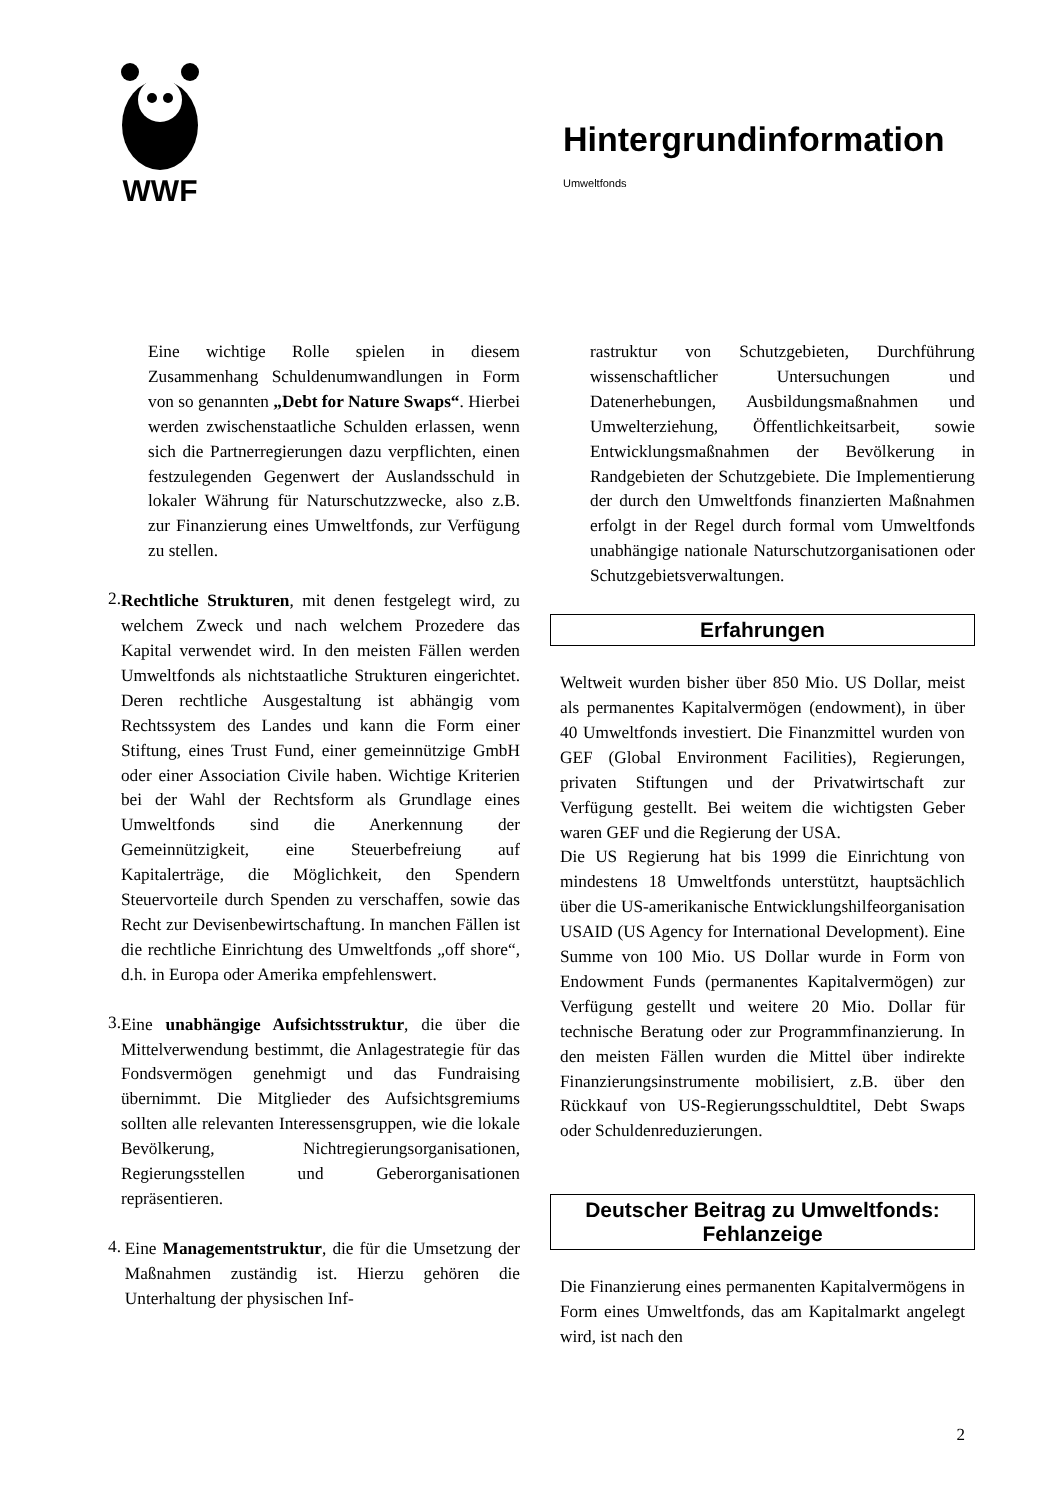WWF
Hintergrundinformation
Umweltfonds
Eine wichtige Rolle spielen in diesem Zusammenhang Schuldenumwandlungen in Form von so genannten „Debt for Nature Swaps“. Hierbei werden zwischenstaatliche Schulden erlassen, wenn sich die Partnerregierungen dazu verpflichten, einen festzulegenden Gegenwert der Auslandsschuld in lokaler Währung für Naturschutzzwecke, also z.B. zur Finanzierung eines Umweltfonds, zur Verfügung zu stellen.
2.
Rechtliche Strukturen, mit denen festgelegt wird, zu welchem Zweck und nach welchem Prozedere das Kapital verwendet wird. In den meisten Fällen werden Umweltfonds als nichtstaatliche Strukturen eingerichtet. Deren rechtliche Ausgestaltung ist abhängig vom Rechtssystem des Landes und kann die Form einer Stiftung, eines Trust Fund, einer gemeinnützige GmbH oder einer Association Civile haben. Wichtige Kriterien bei der Wahl der Rechtsform als Grundlage eines Umweltfonds sind die Anerkennung der Gemeinnützigkeit, eine Steuerbefreiung auf Kapitalerträge, die Möglichkeit, den Spendern Steuervorteile durch Spenden zu verschaffen, sowie das Recht zur Devisenbewirtschaftung. In manchen Fällen ist die rechtliche Einrichtung des Umweltfonds „off shore“, d.h. in Europa oder Amerika empfehlenswert.
3.
Eine unabhängige Aufsichtsstruktur, die über die Mittelverwendung bestimmt, die Anlagestrategie für das Fondsvermögen genehmigt und das Fundraising übernimmt. Die Mitglieder des Aufsichtsgremiums sollten alle relevanten Interessensgruppen, wie die lokale Bevölkerung, Nichtregierungsorganisationen, Regierungsstellen und Geberorganisationen repräsentieren.
4.
Eine Managementstruktur, die für die Umsetzung der Maßnahmen zuständig ist. Hierzu gehören die Unterhaltung der physischen Inf-
rastruktur von Schutzgebieten, Durchführung wissenschaftlicher Untersuchungen und Datenerhebungen, Ausbildungsmaßnahmen und Umwelterziehung, Öffentlichkeitsarbeit, sowie Entwicklungsmaßnahmen der Bevölkerung in Randgebieten der Schutzgebiete. Die Implementierung der durch den Umweltfonds finanzierten Maßnahmen erfolgt in der Regel durch formal vom Umweltfonds unabhängige nationale Naturschutzorganisationen oder Schutzgebietsverwaltungen.
Erfahrungen
Weltweit wurden bisher über 850 Mio. US Dollar, meist als permanentes Kapitalvermögen (endowment), in über 40 Umweltfonds investiert. Die Finanzmittel wurden von GEF (Global Environment Facilities), Regierungen, privaten Stiftungen und der Privatwirtschaft zur Verfügung gestellt. Bei weitem die wichtigsten Geber waren GEF und die Regierung der USA.
Die US Regierung hat bis 1999 die Einrichtung von mindestens 18 Umweltfonds unterstützt, hauptsächlich über die US-amerikanische Entwicklungshilfeorganisation USAID (US Agency for International Development). Eine Summe von 100 Mio. US Dollar wurde in Form von Endowment Funds (permanentes Kapitalvermögen) zur Verfügung gestellt und weitere 20 Mio. Dollar für technische Beratung oder zur Programmfinanzierung. In den meisten Fällen wurden die Mittel über indirekte Finanzierungsinstrumente mobilisiert, z.B. über den Rückkauf von US-Regierungsschuldtitel, Debt Swaps oder Schuldenreduzierungen.
Deutscher Beitrag zu Umweltfonds:
Fehlanzeige
Die Finanzierung eines permanenten Kapitalvermögens in Form eines Umweltfonds, das am Kapitalmarkt angelegt wird, ist nach den
2